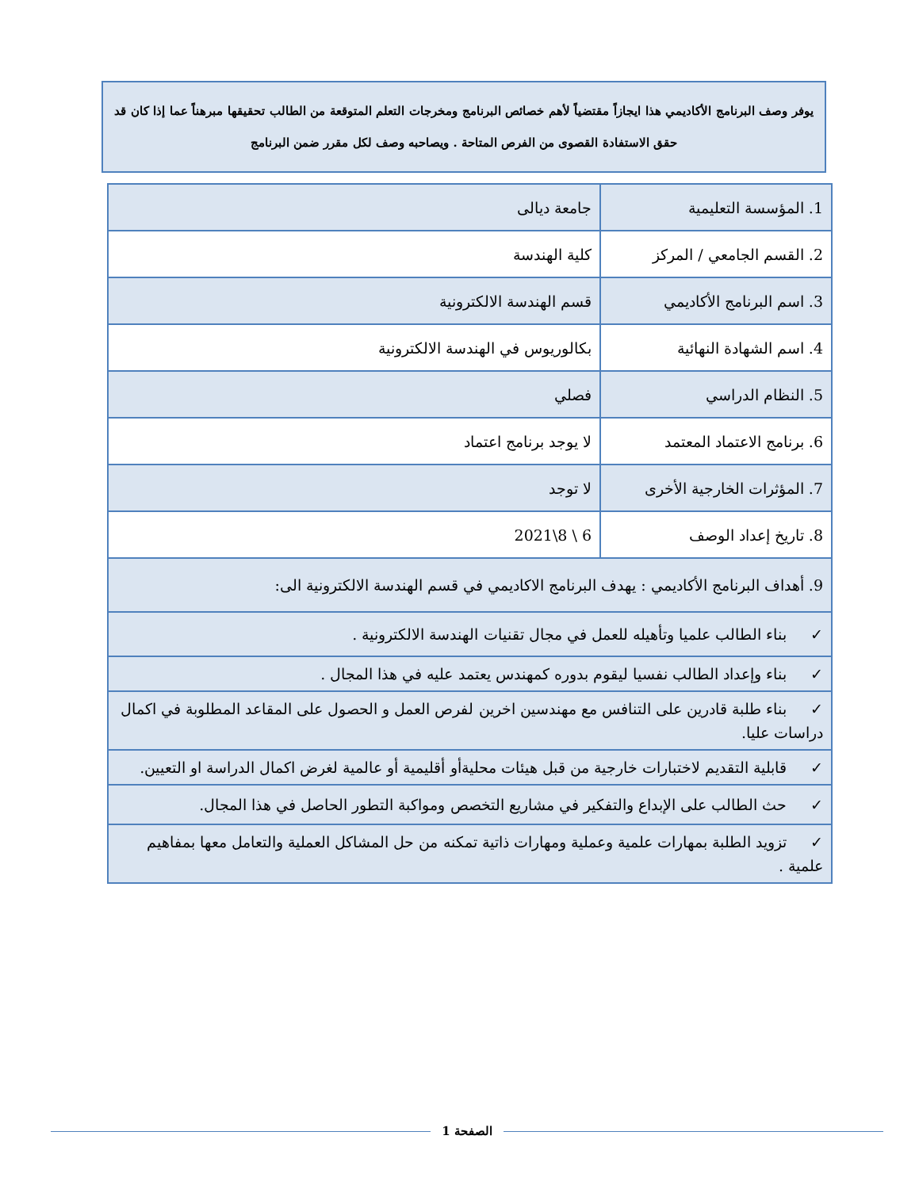يوفر وصف البرنامج الأكاديمي هذا ايجازاً مقتضياً لأهم خصائص البرنامج ومخرجات التعلم المتوقعة من الطالب تحقيقها مبرهناً عما إذا كان قد حقق الاستفادة القصوى من الفرص المتاحة . ويصاحبه وصف لكل مقرر ضمن البرنامج
| 1. المؤسسة التعليمية | جامعة ديالى |
| 2. القسم الجامعي / المركز | كلية الهندسة |
| 3. اسم البرنامج الأكاديمي | قسم الهندسة الالكترونية |
| 4. اسم الشهادة النهائية | بكالوريوس في الهندسة الالكترونية |
| 5. النظام الدراسي | فصلي |
| 6. برنامج الاعتماد المعتمد | لا يوجد برنامج اعتماد |
| 7. المؤثرات الخارجية الأخرى | لا توجد |
| 8. تاريخ إعداد الوصف | 6 \ 8\2021 |
| 9. أهداف البرنامج الأكاديمي : يهدف البرنامج الاكاديمي في قسم الهندسة الالكترونية الى: | |
| ✓ بناء الطالب علميا وتأهيله للعمل في مجال تقنيات الهندسة الالكترونية . | |
| ✓ بناء وإعداد الطالب نفسيا ليقوم بدوره كمهندس يعتمد عليه في هذا المجال . | |
| ✓ بناء طلبة قادرين على التنافس مع مهندسين اخرين لفرص العمل و الحصول على المقاعد المطلوبة في اكمال دراسات عليا. | |
| ✓ قابلية التقديم لاختبارات خارجية من قبل هيئات محليةأو أقليمية أو عالمية لغرض اكمال الدراسة او التعيين. | |
| ✓ حث الطالب على الإبداع والتفكير في مشاريع التخصص ومواكبة التطور الحاصل في هذا المجال. | |
| ✓ تزويد الطلبة بمهارات علمية وعملية ومهارات ذاتية تمكنه من حل المشاكل العملية والتعامل معها بمفاهيم علمية . | |
الصفحة 1